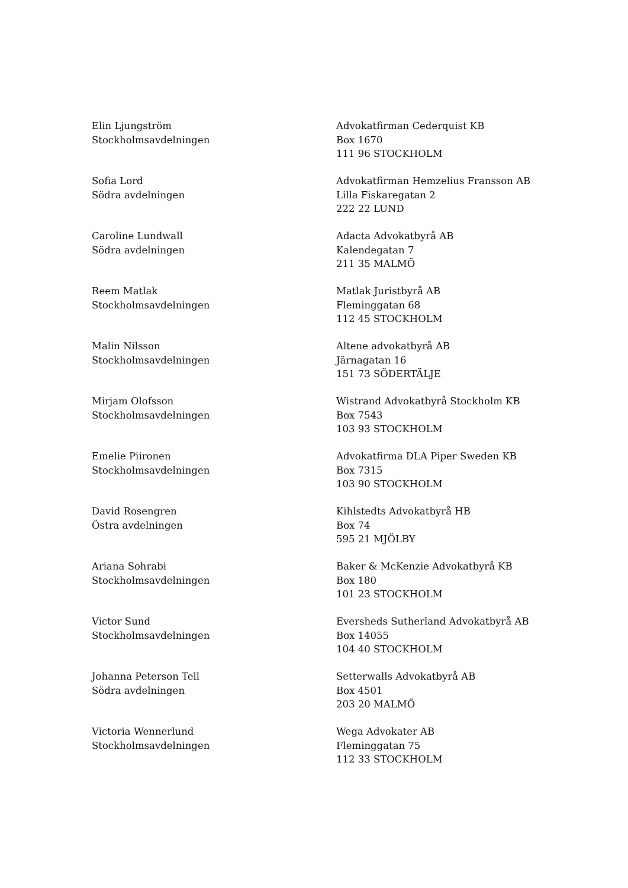Elin Ljungström
Stockholmsavdelningen
Advokatfirman Cederquist KB
Box 1670
111 96 STOCKHOLM
Sofia Lord
Södra avdelningen
Advokatfirman Hemzelius Fransson AB
Lilla Fiskaregatan 2
222 22 LUND
Caroline Lundwall
Södra avdelningen
Adacta Advokatbyrå AB
Kalendegatan 7
211 35 MALMÖ
Reem Matlak
Stockholmsavdelningen
Matlak Juristbyrå AB
Fleminggatan 68
112 45 STOCKHOLM
Malin Nilsson
Stockholmsavdelningen
Altene advokatbyrå AB
Järnagatan 16
151 73 SÖDERTÄLJE
Mirjam Olofsson
Stockholmsavdelningen
Wistrand Advokatbyrå Stockholm KB
Box 7543
103 93 STOCKHOLM
Emelie Piironen
Stockholmsavdelningen
Advokatfirma DLA Piper Sweden KB
Box 7315
103 90 STOCKHOLM
David Rosengren
Östra avdelningen
Kihlstedts Advokatbyrå HB
Box 74
595 21 MJÖLBY
Ariana Sohrabi
Stockholmsavdelningen
Baker & McKenzie Advokatbyrå KB
Box 180
101 23 STOCKHOLM
Victor Sund
Stockholmsavdelningen
Eversheds Sutherland Advokatbyrå AB
Box 14055
104 40 STOCKHOLM
Johanna Peterson Tell
Södra avdelningen
Setterwalls Advokatbyrå AB
Box 4501
203 20 MALMÖ
Victoria Wennerlund
Stockholmsavdelningen
Wega Advokater AB
Fleminggatan 75
112 33 STOCKHOLM